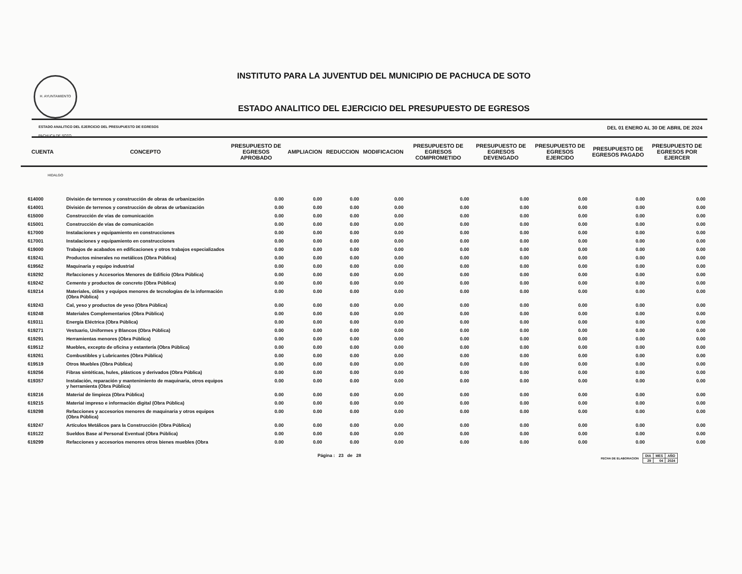H. AYUNTAMIENTO PACHUCA DE SOTO, HIDALGO
INSTITUTO PARA LA JUVENTUD DEL MUNICIPIO DE PACHUCA DE SOTO
ESTADO ANALITICO DEL EJERCICIO DEL PRESUPUESTO DE EGRESOS
ESTADO ANALITICO DEL EJERCICIO DEL PRESUPUESTO DE EGRESOS DEL 01 ENERO AL 30 DE ABRIL DE 2024
| CUENTA | CONCEPTO | PRESUPUESTO DE EGRESOS APROBADO | AMPLIACION | REDUCCION | MODIFICACION | PRESUPUESTO DE EGRESOS COMPROMETIDO | PRESUPUESTO DE EGRESOS DEVENGADO | PRESUPUESTO DE EGRESOS EJERCIDO | PRESUPUESTO DE EGRESOS PAGADO | PRESUPUESTO DE EGRESOS POR EJERCER |
| --- | --- | --- | --- | --- | --- | --- | --- | --- | --- | --- |
| 614000 | División de terrenos y construcción de obras de urbanización | 0.00 | 0.00 | 0.00 | 0.00 | 0.00 | 0.00 | 0.00 | 0.00 | 0.00 |
| 614001 | División de terrenos y construcción de obras de urbanización | 0.00 | 0.00 | 0.00 | 0.00 | 0.00 | 0.00 | 0.00 | 0.00 | 0.00 |
| 615000 | Construcción de vías de comunicación | 0.00 | 0.00 | 0.00 | 0.00 | 0.00 | 0.00 | 0.00 | 0.00 | 0.00 |
| 615001 | Construcción de vías de comunicación | 0.00 | 0.00 | 0.00 | 0.00 | 0.00 | 0.00 | 0.00 | 0.00 | 0.00 |
| 617000 | Instalaciones y equipamiento en construcciones | 0.00 | 0.00 | 0.00 | 0.00 | 0.00 | 0.00 | 0.00 | 0.00 | 0.00 |
| 617001 | Instalaciones y equipamiento en construcciones | 0.00 | 0.00 | 0.00 | 0.00 | 0.00 | 0.00 | 0.00 | 0.00 | 0.00 |
| 619000 | Trabajos de acabados en edificaciones y otros trabajos especializados | 0.00 | 0.00 | 0.00 | 0.00 | 0.00 | 0.00 | 0.00 | 0.00 | 0.00 |
| 619241 | Productos minerales no metálicos (Obra Pública) | 0.00 | 0.00 | 0.00 | 0.00 | 0.00 | 0.00 | 0.00 | 0.00 | 0.00 |
| 619562 | Maquinaria y equipo industrial | 0.00 | 0.00 | 0.00 | 0.00 | 0.00 | 0.00 | 0.00 | 0.00 | 0.00 |
| 619292 | Refacciones y Accesorios Menores de Edificio (Obra Pública) | 0.00 | 0.00 | 0.00 | 0.00 | 0.00 | 0.00 | 0.00 | 0.00 | 0.00 |
| 619242 | Cemento y productos de concreto (Obra Pública) | 0.00 | 0.00 | 0.00 | 0.00 | 0.00 | 0.00 | 0.00 | 0.00 | 0.00 |
| 619214 | Materiales, útiles y equipos menores de tecnologías de la información (Obra Pública) | 0.00 | 0.00 | 0.00 | 0.00 | 0.00 | 0.00 | 0.00 | 0.00 | 0.00 |
| 619243 | Cal, yeso y productos de yeso (Obra Pública) | 0.00 | 0.00 | 0.00 | 0.00 | 0.00 | 0.00 | 0.00 | 0.00 | 0.00 |
| 619248 | Materiales Complementarios (Obra Pública) | 0.00 | 0.00 | 0.00 | 0.00 | 0.00 | 0.00 | 0.00 | 0.00 | 0.00 |
| 619311 | Energía Eléctrica (Obra Pública) | 0.00 | 0.00 | 0.00 | 0.00 | 0.00 | 0.00 | 0.00 | 0.00 | 0.00 |
| 619271 | Vestuario, Uniformes y Blancos (Obra Pública) | 0.00 | 0.00 | 0.00 | 0.00 | 0.00 | 0.00 | 0.00 | 0.00 | 0.00 |
| 619291 | Herramientas menores (Obra Pública) | 0.00 | 0.00 | 0.00 | 0.00 | 0.00 | 0.00 | 0.00 | 0.00 | 0.00 |
| 619512 | Muebles, excepto de oficina y estantería (Obra Pública) | 0.00 | 0.00 | 0.00 | 0.00 | 0.00 | 0.00 | 0.00 | 0.00 | 0.00 |
| 619261 | Combustibles y Lubricantes (Obra Pública) | 0.00 | 0.00 | 0.00 | 0.00 | 0.00 | 0.00 | 0.00 | 0.00 | 0.00 |
| 619519 | Otros Muebles (Obra Pública) | 0.00 | 0.00 | 0.00 | 0.00 | 0.00 | 0.00 | 0.00 | 0.00 | 0.00 |
| 619256 | Fibras sintéticas, hules, plásticos y derivados (Obra Pública) | 0.00 | 0.00 | 0.00 | 0.00 | 0.00 | 0.00 | 0.00 | 0.00 | 0.00 |
| 619357 | Instalación, reparación y mantenimiento de maquinaria, otros equipos y herramienta (Obra Pública) | 0.00 | 0.00 | 0.00 | 0.00 | 0.00 | 0.00 | 0.00 | 0.00 | 0.00 |
| 619216 | Material de limpieza (Obra Pública) | 0.00 | 0.00 | 0.00 | 0.00 | 0.00 | 0.00 | 0.00 | 0.00 | 0.00 |
| 619215 | Material impreso e información digital (Obra Pública) | 0.00 | 0.00 | 0.00 | 0.00 | 0.00 | 0.00 | 0.00 | 0.00 | 0.00 |
| 619298 | Refacciones y accesorios menores de maquinaria y otros equipos (Obra Pública) | 0.00 | 0.00 | 0.00 | 0.00 | 0.00 | 0.00 | 0.00 | 0.00 | 0.00 |
| 619247 | Artículos Metálicos para la Construcción (Obra Pública) | 0.00 | 0.00 | 0.00 | 0.00 | 0.00 | 0.00 | 0.00 | 0.00 | 0.00 |
| 619122 | Sueldos Base al Personal Eventual (Obra Pública) | 0.00 | 0.00 | 0.00 | 0.00 | 0.00 | 0.00 | 0.00 | 0.00 | 0.00 |
| 619299 | Refacciones y accesorios menores otros bienes muebles (Obra | 0.00 | 0.00 | 0.00 | 0.00 | 0.00 | 0.00 | 0.00 | 0.00 | 0.00 |
Página : 23 de 28 FECHA DE ELABORACION
| DIA | MES | AÑO |
| 29 | 04 | 2024 |